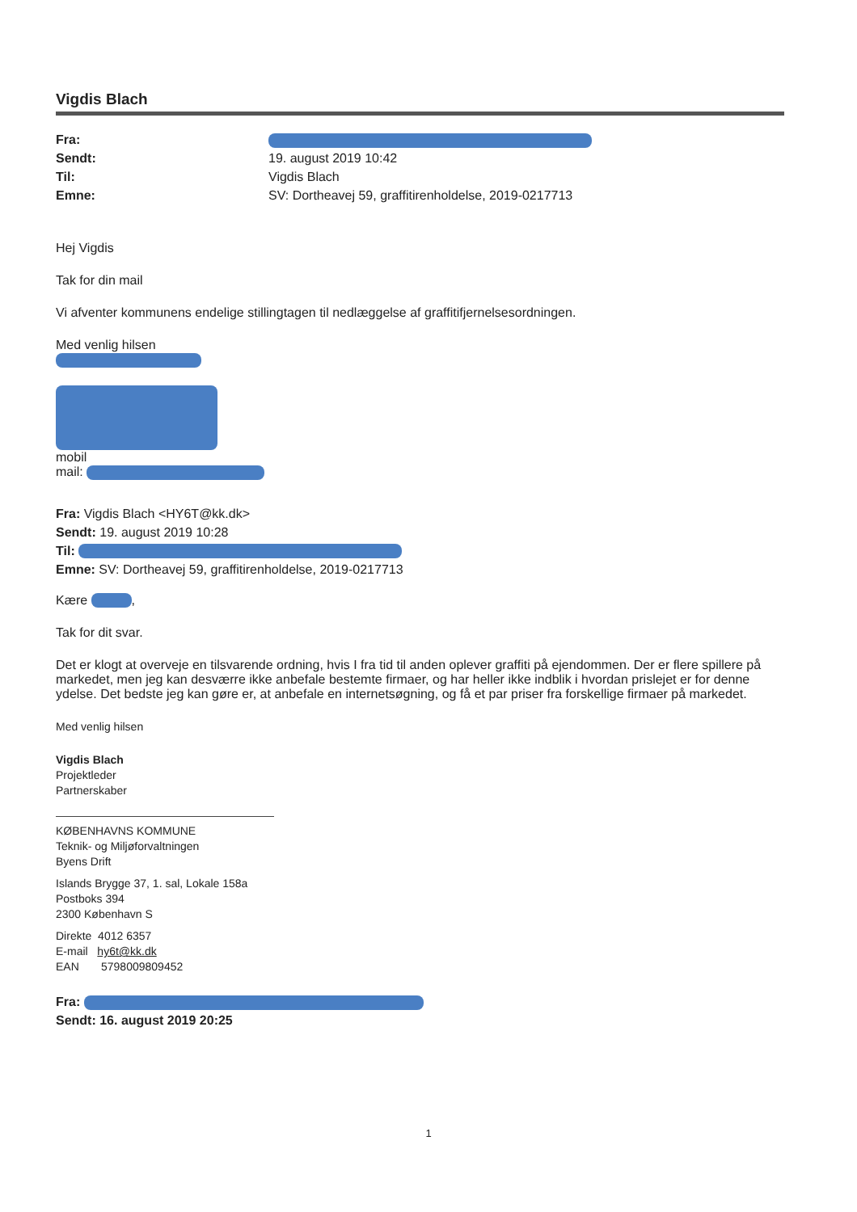Vigdis Blach
Fra: Sendt: 19. august 2019 10:42 Til: Vigdis Blach Emne: SV: Dortheavej 59, graffitirenholdelse, 2019-0217713
Hej Vigdis
Tak for din mail
Vi afventer kommunens endelige stillingtagen til nedlæggelse af graffitifjernelsesordningen.
Med venlig hilsen
mobil
mail:
Fra: Vigdis Blach <HY6T@kk.dk>
Sendt: 19. august 2019 10:28
Til:
Emne: SV: Dortheavej 59, graffitirenholdelse, 2019-0217713
Kære ,
Tak for dit svar.
Det er klogt at overveje en tilsvarende ordning, hvis I fra tid til anden oplever graffiti på ejendommen. Der er flere spillere på markedet, men jeg kan desværre ikke anbefale bestemte firmaer, og har heller ikke indblik i hvordan prislejet er for denne ydelse. Det bedste jeg kan gøre er, at anbefale en internetsøgning, og få et par priser fra forskellige firmaer på markedet.
Med venlig hilsen
Vigdis Blach
Projektleder
Partnerskaber
KØBENHAVNS KOMMUNE
Teknik- og Miljøforvaltningen
Byens Drift
Islands Brygge 37, 1. sal, Lokale 158a
Postboks 394
2300 København S
Direkte 4012 6357
E-mail hy6t@kk.dk
EAN 5798009809452
Fra:
Sendt: 16. august 2019 20:25
1